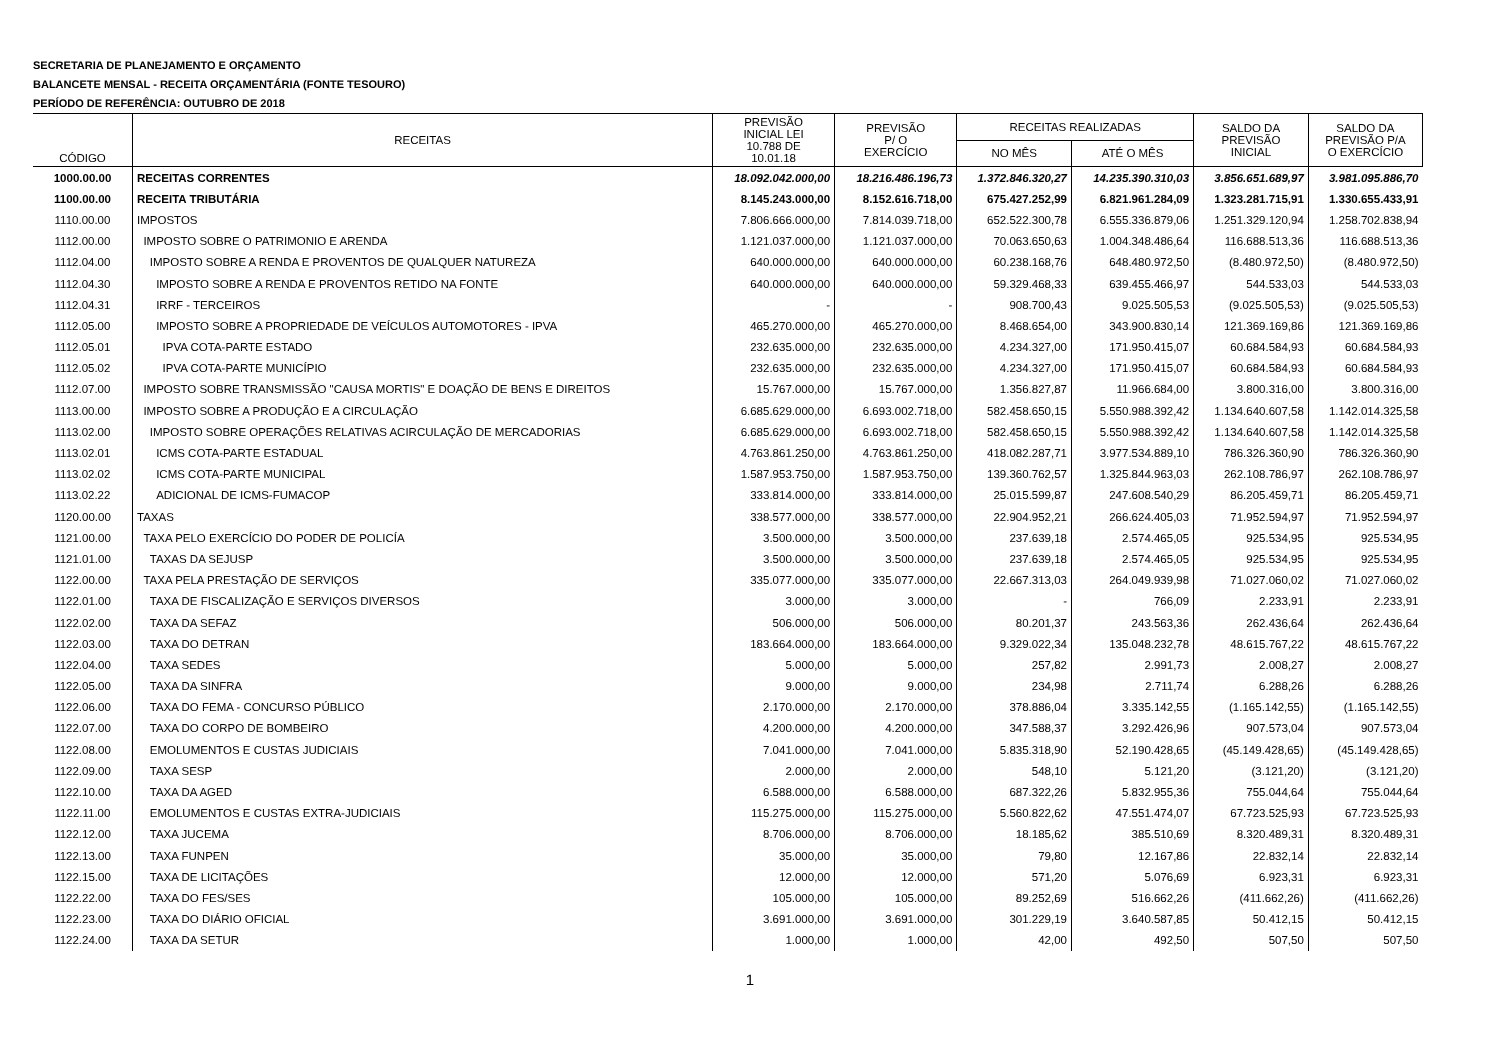SECRETARIA DE PLANEJAMENTO E ORÇAMENTO
BALANCETE MENSAL - RECEITA ORÇAMENTÁRIA (FONTE TESOURO)
PERÍODO DE REFERÊNCIA: OUTUBRO DE 2018
| CÓDIGO | RECEITAS | PREVISÃO INICIAL LEI 10.788 DE 10.01.18 | PREVISÃO P/ O EXERCÍCIO | RECEITAS REALIZADAS | | SALDO DA PREVISÃO INICIAL | SALDO DA PREVISÃO P/A O EXERCÍCIO |
| --- | --- | --- | --- | --- | --- | --- | --- |
| | | | | NO MÊS | ATÉ O MÊS | | |
| 1000.00.00 | RECEITAS CORRENTES | 18.092.042.000,00 | 18.216.486.196,73 | 1.372.846.320,27 | 14.235.390.310,03 | 3.856.651.689,97 | 3.981.095.886,70 |
| 1100.00.00 | RECEITA TRIBUTÁRIA | 8.145.243.000,00 | 8.152.616.718,00 | 675.427.252,99 | 6.821.961.284,09 | 1.323.281.715,91 | 1.330.655.433,91 |
| 1110.00.00 | IMPOSTOS | 7.806.666.000,00 | 7.814.039.718,00 | 652.522.300,78 | 6.555.336.879,06 | 1.251.329.120,94 | 1.258.702.838,94 |
| 1112.00.00 | IMPOSTO SOBRE O PATRIMONIO E ARENDA | 1.121.037.000,00 | 1.121.037.000,00 | 70.063.650,63 | 1.004.348.486,64 | 116.688.513,36 | 116.688.513,36 |
| 1112.04.00 | IMPOSTO SOBRE A RENDA E PROVENTOS DE QUALQUER NATUREZA | 640.000.000,00 | 640.000.000,00 | 60.238.168,76 | 648.480.972,50 | (8.480.972,50) | (8.480.972,50) |
| 1112.04.30 | IMPOSTO SOBRE A RENDA E PROVENTOS RETIDO NA FONTE | 640.000.000,00 | 640.000.000,00 | 59.329.468,33 | 639.455.466,97 | 544.533,03 | 544.533,03 |
| 1112.04.31 | IRRF - TERCEIROS | - | - | 908.700,43 | 9.025.505,53 | (9.025.505,53) | (9.025.505,53) |
| 1112.05.00 | IMPOSTO SOBRE A PROPRIEDADE DE VEÍCULOS AUTOMOTORES - IPVA | 465.270.000,00 | 465.270.000,00 | 8.468.654,00 | 343.900.830,14 | 121.369.169,86 | 121.369.169,86 |
| 1112.05.01 | IPVA COTA-PARTE ESTADO | 232.635.000,00 | 232.635.000,00 | 4.234.327,00 | 171.950.415,07 | 60.684.584,93 | 60.684.584,93 |
| 1112.05.02 | IPVA COTA-PARTE MUNICÍPIO | 232.635.000,00 | 232.635.000,00 | 4.234.327,00 | 171.950.415,07 | 60.684.584,93 | 60.684.584,93 |
| 1112.07.00 | IMPOSTO SOBRE TRANSMISSÃO "CAUSA MORTIS" E DOAÇÃO DE BENS E DIREITOS | 15.767.000,00 | 15.767.000,00 | 1.356.827,87 | 11.966.684,00 | 3.800.316,00 | 3.800.316,00 |
| 1113.00.00 | IMPOSTO SOBRE A PRODUÇÃO E A CIRCULAÇÃO | 6.685.629.000,00 | 6.693.002.718,00 | 582.458.650,15 | 5.550.988.392,42 | 1.134.640.607,58 | 1.142.014.325,58 |
| 1113.02.00 | IMPOSTO SOBRE OPERAÇÕES RELATIVAS ACIRCULAÇÃO DE MERCADORIAS | 6.685.629.000,00 | 6.693.002.718,00 | 582.458.650,15 | 5.550.988.392,42 | 1.134.640.607,58 | 1.142.014.325,58 |
| 1113.02.01 | ICMS COTA-PARTE ESTADUAL | 4.763.861.250,00 | 4.763.861.250,00 | 418.082.287,71 | 3.977.534.889,10 | 786.326.360,90 | 786.326.360,90 |
| 1113.02.02 | ICMS COTA-PARTE MUNICIPAL | 1.587.953.750,00 | 1.587.953.750,00 | 139.360.762,57 | 1.325.844.963,03 | 262.108.786,97 | 262.108.786,97 |
| 1113.02.22 | ADICIONAL DE ICMS-FUMACOP | 333.814.000,00 | 333.814.000,00 | 25.015.599,87 | 247.608.540,29 | 86.205.459,71 | 86.205.459,71 |
| 1120.00.00 | TAXAS | 338.577.000,00 | 338.577.000,00 | 22.904.952,21 | 266.624.405,03 | 71.952.594,97 | 71.952.594,97 |
| 1121.00.00 | TAXA PELO EXERCÍCIO DO PODER DE POLICÍA | 3.500.000,00 | 3.500.000,00 | 237.639,18 | 2.574.465,05 | 925.534,95 | 925.534,95 |
| 1121.01.00 | TAXAS DA SEJUSP | 3.500.000,00 | 3.500.000,00 | 237.639,18 | 2.574.465,05 | 925.534,95 | 925.534,95 |
| 1122.00.00 | TAXA PELA PRESTAÇÃO DE SERVIÇOS | 335.077.000,00 | 335.077.000,00 | 22.667.313,03 | 264.049.939,98 | 71.027.060,02 | 71.027.060,02 |
| 1122.01.00 | TAXA DE FISCALIZAÇÃO E SERVIÇOS DIVERSOS | 3.000,00 | 3.000,00 | - | 766,09 | 2.233,91 | 2.233,91 |
| 1122.02.00 | TAXA DA SEFAZ | 506.000,00 | 506.000,00 | 80.201,37 | 243.563,36 | 262.436,64 | 262.436,64 |
| 1122.03.00 | TAXA DO DETRAN | 183.664.000,00 | 183.664.000,00 | 9.329.022,34 | 135.048.232,78 | 48.615.767,22 | 48.615.767,22 |
| 1122.04.00 | TAXA SEDES | 5.000,00 | 5.000,00 | 257,82 | 2.991,73 | 2.008,27 | 2.008,27 |
| 1122.05.00 | TAXA DA SINFRA | 9.000,00 | 9.000,00 | 234,98 | 2.711,74 | 6.288,26 | 6.288,26 |
| 1122.06.00 | TAXA DO FEMA - CONCURSO PÚBLICO | 2.170.000,00 | 2.170.000,00 | 378.886,04 | 3.335.142,55 | (1.165.142,55) | (1.165.142,55) |
| 1122.07.00 | TAXA DO CORPO DE BOMBEIRO | 4.200.000,00 | 4.200.000,00 | 347.588,37 | 3.292.426,96 | 907.573,04 | 907.573,04 |
| 1122.08.00 | EMOLUMENTOS E CUSTAS JUDICIAIS | 7.041.000,00 | 7.041.000,00 | 5.835.318,90 | 52.190.428,65 | (45.149.428,65) | (45.149.428,65) |
| 1122.09.00 | TAXA SESP | 2.000,00 | 2.000,00 | 548,10 | 5.121,20 | (3.121,20) | (3.121,20) |
| 1122.10.00 | TAXA DA AGED | 6.588.000,00 | 6.588.000,00 | 687.322,26 | 5.832.955,36 | 755.044,64 | 755.044,64 |
| 1122.11.00 | EMOLUMENTOS E CUSTAS EXTRA-JUDICIAIS | 115.275.000,00 | 115.275.000,00 | 5.560.822,62 | 47.551.474,07 | 67.723.525,93 | 67.723.525,93 |
| 1122.12.00 | TAXA JUCEMA | 8.706.000,00 | 8.706.000,00 | 18.185,62 | 385.510,69 | 8.320.489,31 | 8.320.489,31 |
| 1122.13.00 | TAXA FUNPEN | 35.000,00 | 35.000,00 | 79,80 | 12.167,86 | 22.832,14 | 22.832,14 |
| 1122.15.00 | TAXA DE LICITAÇÕES | 12.000,00 | 12.000,00 | 571,20 | 5.076,69 | 6.923,31 | 6.923,31 |
| 1122.22.00 | TAXA DO FES/SES | 105.000,00 | 105.000,00 | 89.252,69 | 516.662,26 | (411.662,26) | (411.662,26) |
| 1122.23.00 | TAXA DO DIÁRIO OFICIAL | 3.691.000,00 | 3.691.000,00 | 301.229,19 | 3.640.587,85 | 50.412,15 | 50.412,15 |
| 1122.24.00 | TAXA DA SETUR | 1.000,00 | 1.000,00 | 42,00 | 492,50 | 507,50 | 507,50 |
1